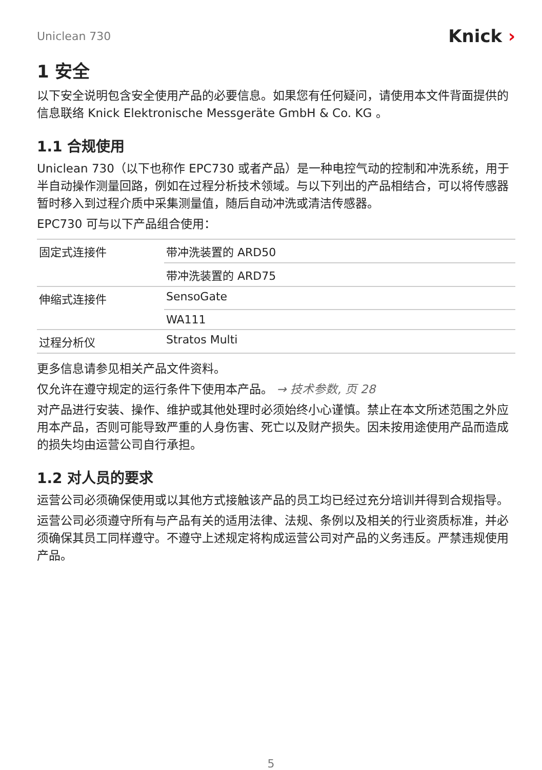Uniclean 730
Knick ›
1 安全
以下安全说明包含安全使用产品的必要信息。如果您有任何疑问，请使用本文件背面提供的信息联络 Knick Elektronische Messgeräte GmbH & Co. KG 。
1.1 合规使用
Uniclean 730（以下也称作 EPC730 或者产品）是一种电控气动的控制和冲洗系统，用于半自动操作测量回路，例如在过程分析技术领域。与以下列出的产品相结合，可以将传感器暂时移入到过程介质中采集测量值，随后自动冲洗或清洁传感器。
EPC730 可与以下产品组合使用：
| 固定式连接件 | 带冲洗装置的 ARD50 |
| | 带冲洗装置的 ARD75 |
| 伸缩式连接件 | SensoGate |
| | WA111 |
| 过程分析仪 | Stratos Multi |
更多信息请参见相关产品文件资料。
仅允许在遵守规定的运行条件下使用本产品。 → 技术参数, 页 28
对产品进行安装、操作、维护或其他处理时必须始终小心谨慎。禁止在本文所述范围之外应用本产品，否则可能导致严重的人身伤害、死亡以及财产损失。因未按用途使用产品而造成的损失均由运营公司自行承担。
1.2 对人员的要求
运营公司必须确保使用或以其他方式接触该产品的员工均已经过充分培训并得到合规指导。
运营公司必须遵守所有与产品有关的适用法律、法规、条例以及相关的行业资质标准，并必须确保其员工同样遵守。不遵守上述规定将构成运营公司对产品的义务违反。严禁违规使用产品。
5